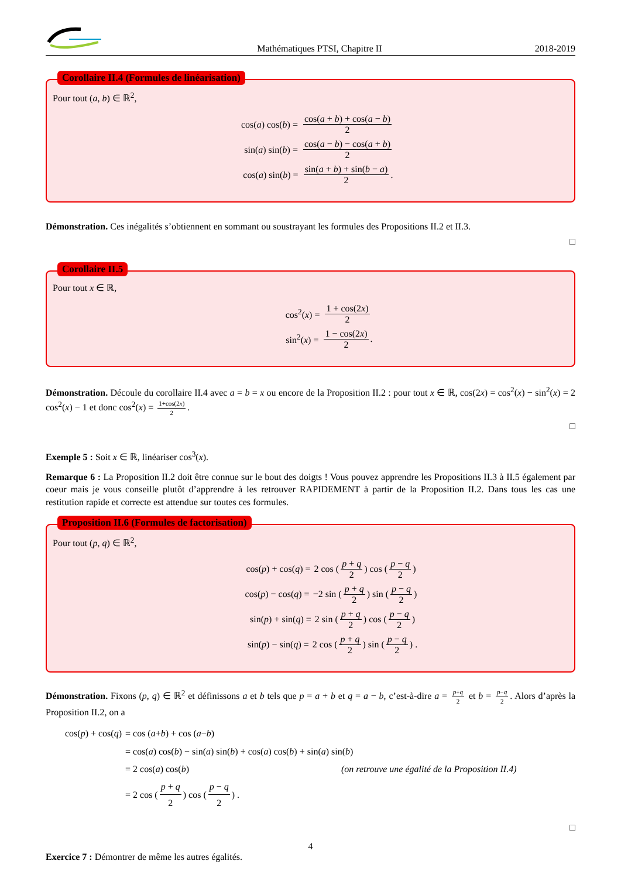Mathématiques PTSI, Chapitre II 2018-2019
Corollaire II.4 (Formules de linéarisation)
Pour tout (a, b) ∈ ℝ<sup>2</sup>,
cos(a) cos(b) = cos(a + b) + cos(a − b) 2
sin(a) sin(b) = cos(a − b) − cos(a + b) 2
cos(a) sin(b) = sin(a + b) + sin(b − a) 2.
Démonstration. Ces inégalités s’obtiennent en sommant ou soustrayant les formules des Propositions II.2 et II.3.
□
Corollaire II.5
Pour tout x ∈ ℝ,
cos<sup>2</sup>(x) = 1 + cos(2x) 2
sin<sup>2</sup>(x) = 1 − cos(2x) 2.
Démonstration. Découle du corollaire II.4 avec a = b = x ou encore de la Proposition II.2 : pour tout x ∈ ℝ, cos(2x) = cos<sup>2</sup>(x) − sin<sup>2</sup>(x) = 2 cos<sup>2</sup>(x) − 1 et donc cos<sup>2</sup>(x) = 1+cos(2x) 2.
□
Exemple 5 : Soit x ∈ ℝ, linéariser cos<sup>3</sup>(x).
Remarque 6 : La Proposition II.2 doit être connue sur le bout des doigts ! Vous pouvez apprendre les Propositions II.3 à II.5 également par coeur mais je vous conseille plutôt d’apprendre à les retrouver RAPIDEMENT à partir de la Proposition II.2. Dans tous les cas une restitution rapide et correcte est attendue sur toutes ces formules.
Proposition II.6 (Formules de factorisation)
Pour tout (p, q) ∈ ℝ<sup>2</sup>,
cos(p) + cos(q) = 2 cos (p + q 2) cos (p − q 2)
cos(p) − cos(q) = −2 sin (p + q 2) sin (p − q 2)
sin(p) + sin(q) = 2 sin (p + q 2) cos (p − q 2)
sin(p) − sin(q) = 2 cos (p + q 2) sin (p − q 2) .
Démonstration. Fixons (p, q) ∈ ℝ<sup>2</sup> et définissons a et b tels que p = a + b et q = a − b, c’est-à-dire a = p+q 2 et b = p−q 2. Alors d’après la Proposition II.2, on a
cos(p) + cos(q) = cos (a + b) + cos (a − b)
= cos(a) cos(b) − sin(a) sin(b) + cos(a) cos(b) + sin(a) sin(b)
= 2 cos(a) cos(b) (on retrouve une égalité de la Proposition II.4)
= 2 cos (p + q 2) cos (p − q 2) .
□
Exercice 7 : Démontrer de même les autres égalités.
4